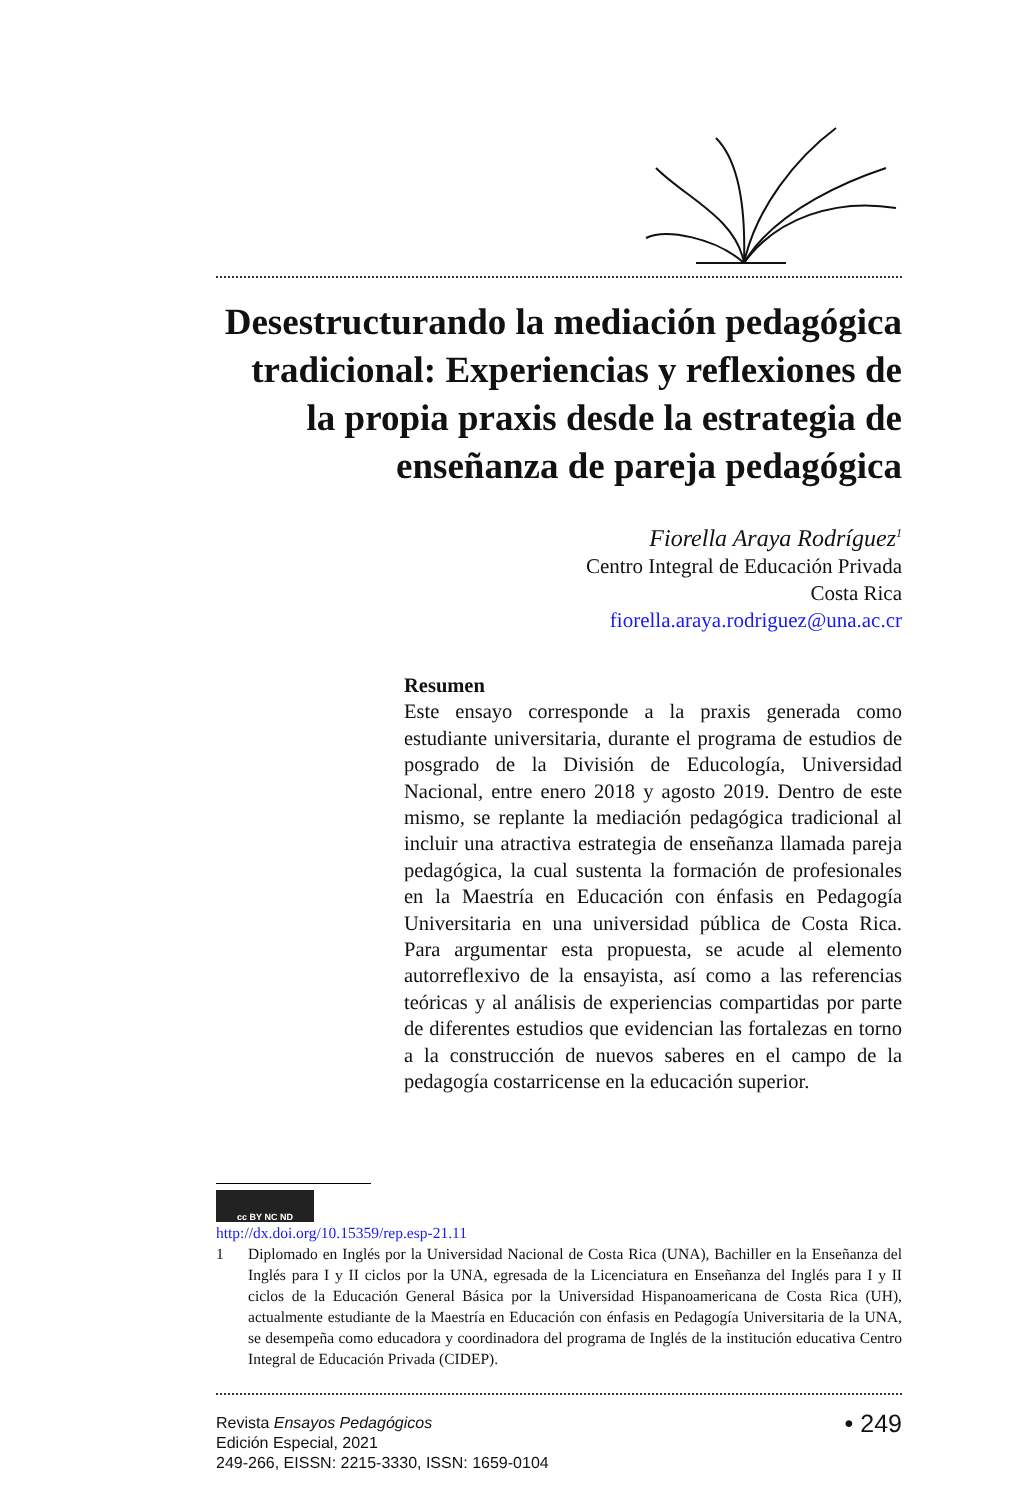Desestructurando la mediación pedagógica tradicional: Experiencias y reflexiones de la propia praxis desde la estrategia de enseñanza de pareja pedagógica
Fiorella Araya Rodríguez<sup>1</sup>
Centro Integral de Educación Privada
Costa Rica
fiorella.araya.rodriguez@una.ac.cr
Resumen
Este ensayo corresponde a la praxis generada como estudiante universitaria, durante el programa de estudios de posgrado de la División de Educología, Universidad Nacional, entre enero 2018 y agosto 2019. Dentro de este mismo, se replante la mediación pedagógica tradicional al incluir una atractiva estrategia de enseñanza llamada pareja pedagógica, la cual sustenta la formación de profesionales en la Maestría en Educación con énfasis en Pedagogía Universitaria en una universidad pública de Costa Rica. Para argumentar esta propuesta, se acude al elemento autorreflexivo de la ensayista, así como a las referencias teóricas y al análisis de experiencias compartidas por parte de diferentes estudios que evidencian las fortalezas en torno a la construcción de nuevos saberes en el campo de la pedagogía costarricense en la educación superior.
cc BY NC ND
http://dx.doi.org/10.15359/rep.esp-21.11
1 Diplomado en Inglés por la Universidad Nacional de Costa Rica (UNA), Bachiller en la Enseñanza del Inglés para I y II ciclos por la UNA, egresada de la Licenciatura en Enseñanza del Inglés para I y II ciclos de la Educación General Básica por la Universidad Hispanoamericana de Costa Rica (UH), actualmente estudiante de la Maestría en Educación con énfasis en Pedagogía Universitaria de la UNA, se desempeña como educadora y coordinadora del programa de Inglés de la institución educativa Centro Integral de Educación Privada (CIDEP).
Revista Ensayos Pedagógicos
Edición Especial, 2021
249-266, EISSN: 2215-3330, ISSN: 1659-0104
• 249